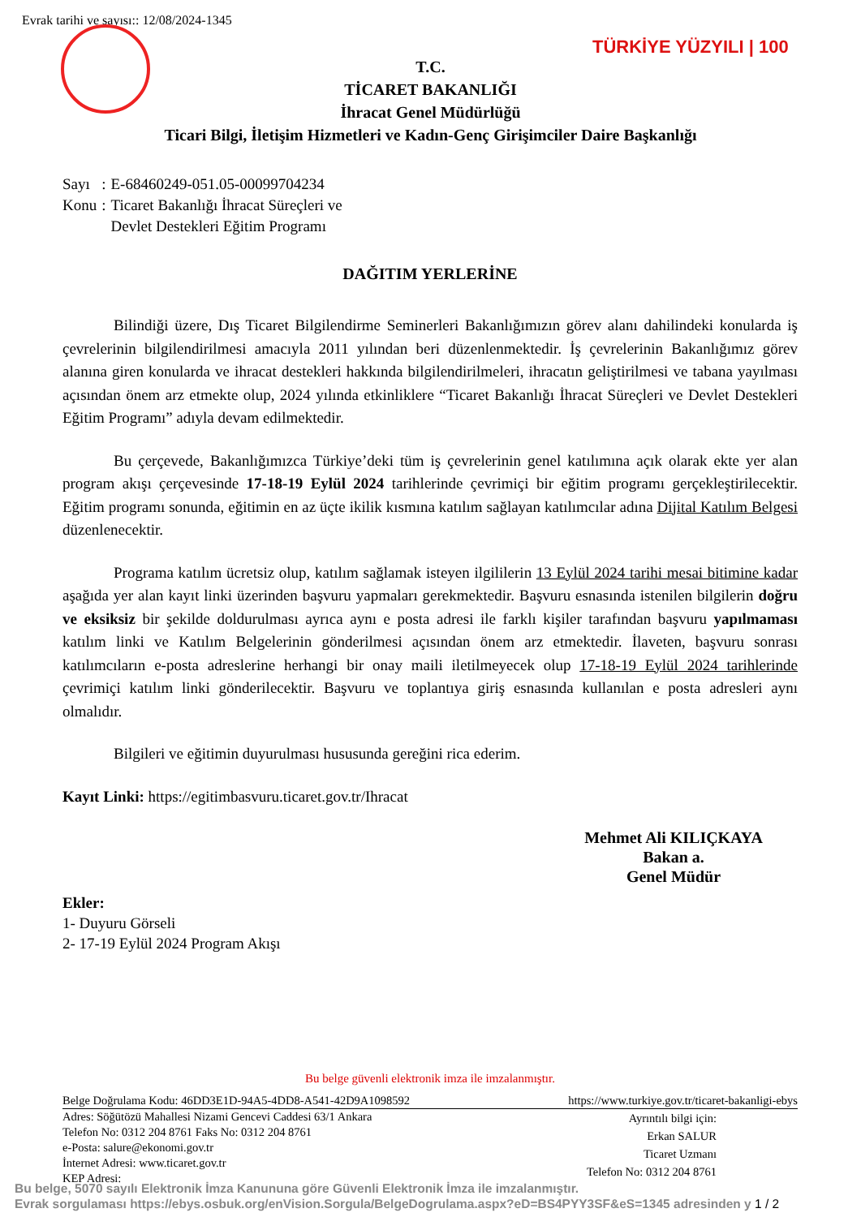Evrak tarihi ve sayısı:: 12/08/2024-1345
TÜRKİYE YÜZYILI | 100
T.C.
TİCARET BAKANLIĞI
İhracat Genel Müdürlüğü
Ticari Bilgi, İletişim Hizmetleri ve Kadın-Genç Girişimciler Daire Başkanlığı
| Sayı | : | E-68460249-051.05-00099704234 |
| Konu | : | Ticaret Bakanlığı İhracat Süreçleri ve Devlet Destekleri Eğitim Programı |
DAĞITIM YERLERİNE
Bilindiği üzere, Dış Ticaret Bilgilendirme Seminerleri Bakanlığımızın görev alanı dahilindeki konularda iş çevrelerinin bilgilendirilmesi amacıyla 2011 yılından beri düzenlenmektedir. İş çevrelerinin Bakanlığımız görev alanına giren konularda ve ihracat destekleri hakkında bilgilendirilmeleri, ihracatın geliştirilmesi ve tabana yayılması açısından önem arz etmekte olup, 2024 yılında etkinliklere “Ticaret Bakanlığı İhracat Süreçleri ve Devlet Destekleri Eğitim Programı” adıyla devam edilmektedir.
Bu çerçevede, Bakanlığımızca Türkiye’deki tüm iş çevrelerinin genel katılımına açık olarak ekte yer alan program akışı çerçevesinde 17-18-19 Eylül 2024 tarihlerinde çevrimiçi bir eğitim programı gerçekleştirilecektir. Eğitim programı sonunda, eğitimin en az üçte ikilik kısmına katılım sağlayan katılımcılar adına Dijital Katılım Belgesi düzenlenecektir.
Programa katılım ücretsiz olup, katılım sağlamak isteyen ilgililerin 13 Eylül 2024 tarihi mesai bitimine kadar aşağıda yer alan kayıt linki üzerinden başvuru yapmaları gerekmektedir. Başvuru esnasında istenilen bilgilerin doğru ve eksiksiz bir şekilde doldurulması ayrıca aynı e posta adresi ile farklı kişiler tarafından başvuru yapılmaması katılım linki ve Katılım Belgelerinin gönderilmesi açısından önem arz etmektedir. İlaveten, başvuru sonrası katılımcıların e-posta adreslerine herhangi bir onay maili iletilmeyecek olup 17-18-19 Eylül 2024 tarihlerinde çevrimiçi katılım linki gönderilecektir. Başvuru ve toplantıya giriş esnasında kullanılan e posta adresleri aynı olmalıdır.
Bilgileri ve eğitimin duyurulması hususunda gereğini rica ederim.
Kayıt Linki: https://egitimbasvuru.ticaret.gov.tr/Ihracat
Mehmet Ali KILIÇKAYA
Bakan a.
Genel Müdür
Ekler:
1- Duyuru Görseli
2- 17-19 Eylül 2024 Program Akışı
Bu belge güvenli elektronik imza ile imzalanmıştır.
Belge Doğrulama Kodu: 46DD3E1D-94A5-4DD8-A541-42D9A1098592 https://www.turkiye.gov.tr/ticaret-bakanligi-ebys
Adres: Söğütözü Mahallesi Nizami Gencevi Caddesi 63/1 Ankara
Telefon No: 0312 204 8761 Faks No: 0312 204 8761
e-Posta: salure@ekonomi.gov.tr
İnternet Adresi: www.ticaret.gov.tr
KEP Adresi:
Ayrıntılı bilgi için:
Erkan SALUR
Ticaret Uzmanı
Telefon No: 0312 204 8761
Bu belge, 5070 sayılı Elektronik İmza Kanununa göre Güvenli Elektronik İmza ile imzalanmıştır.
Evrak sorgulaması https://ebys.osbuk.org/enVision.Sorgula/BelgeDogrulama.aspx?eD=BS4PYY3SF&eS=1345 adresinden y 1 / 2